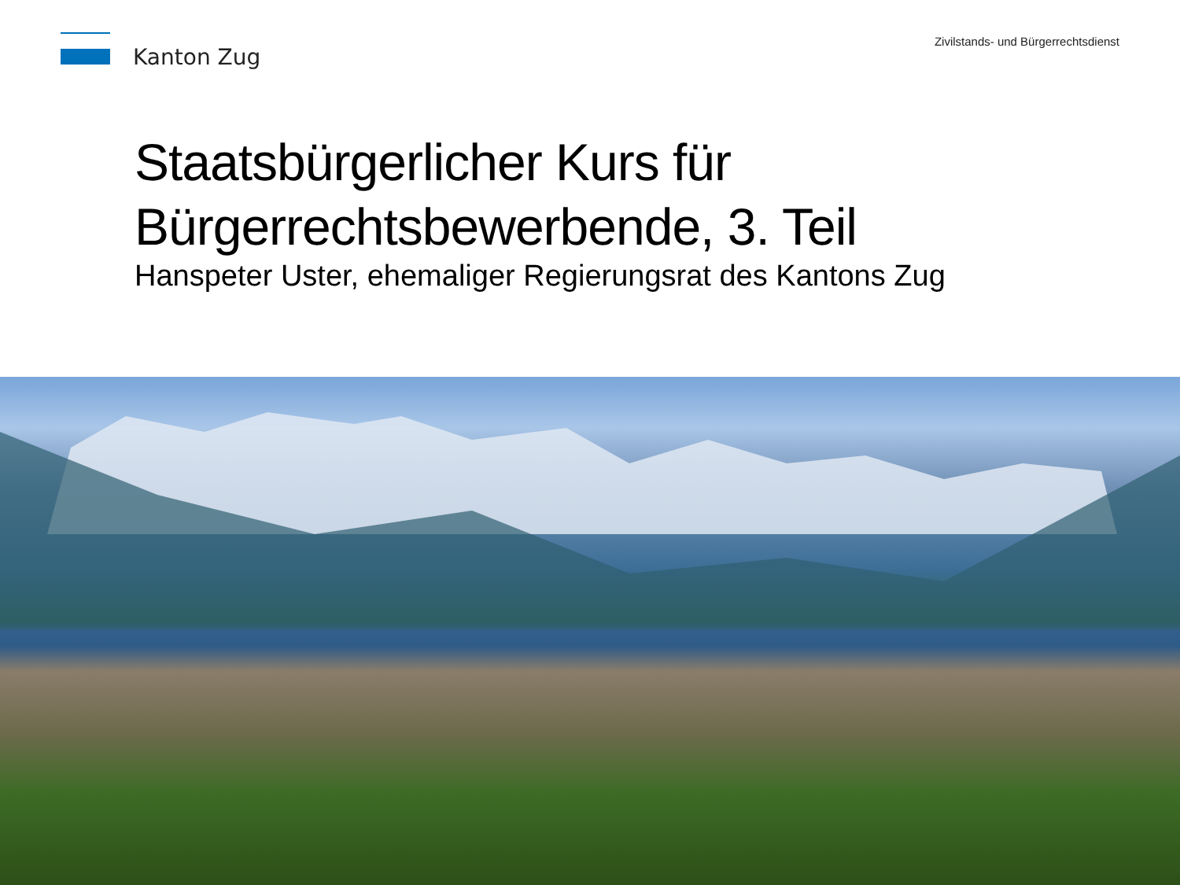Kanton Zug
Zivilstands- und Bürgerrechtsdienst
Staatsbürgerlicher Kurs für
Bürgerrechtsbewerbende, 3. Teil
Hanspeter Uster, ehemaliger Regierungsrat des Kantons Zug